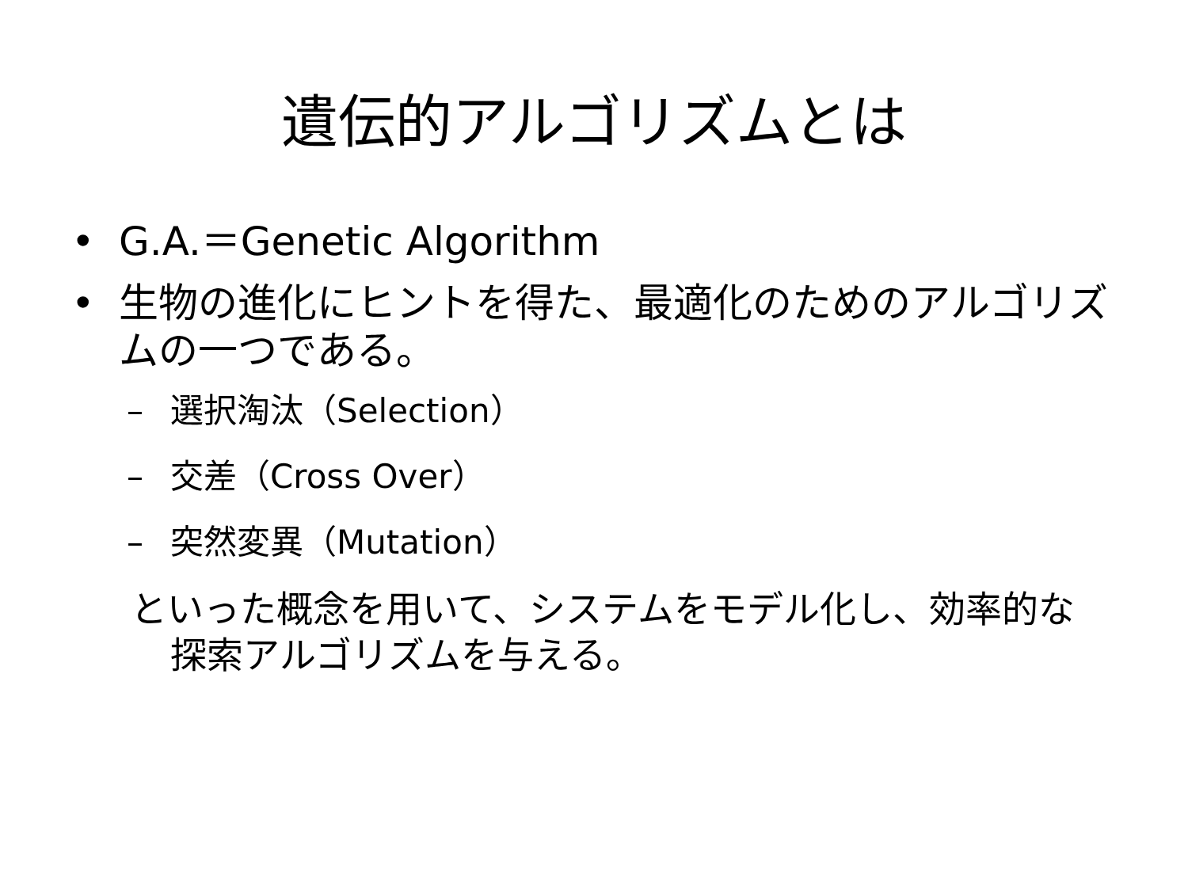遺伝的アルゴリズムとは
• G.A.＝Genetic Algorithm
• 生物の進化にヒントを得た、最適化のためのアルゴリズムの一つである。
– 選択淘汰（Selection）
– 交差（Cross Over）
– 突然変異（Mutation）
といった概念を用いて、システムをモデル化し、効率的な探索アルゴリズムを与える。